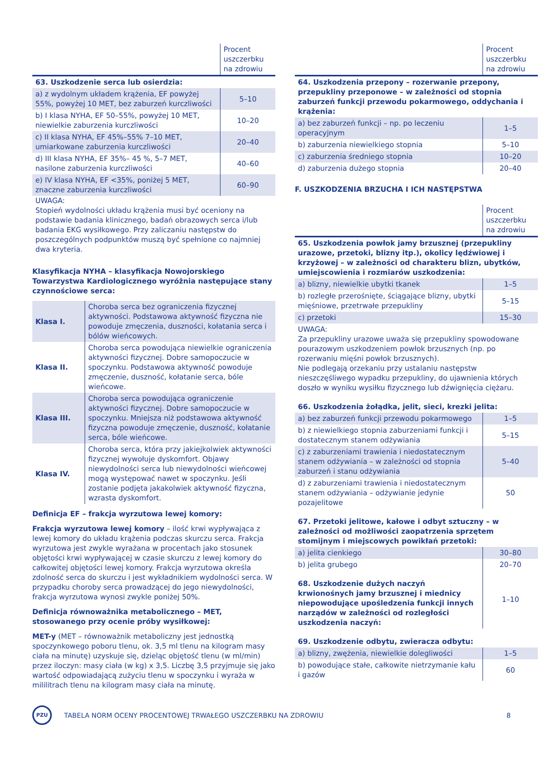| | Procent uszczerbku na zdrowiu |
| --- | --- |
| 63. Uszkodzenie serca lub osierdzia: | |
| a) z wydolnym układem krążenia, EF powyżej 55%, powyżej 10 MET, bez zaburzeń kurczliwości | 5–10 |
| b) I klasa NYHA, EF 50–55%, powyżej 10 MET, niewielkie zaburzenia kurczliwości | 10–20 |
| c) II klasa NYHA, EF 45%–55% 7–10 MET, umiarkowane zaburzenia kurczliwości | 20–40 |
| d) III klasa NYHA, EF 35%– 45 %, 5–7 MET, nasilone zaburzenia kurczliwości | 40–60 |
| e) IV klasa NYHA, EF <35%, poniżej 5 MET, znaczne zaburzenia kurczliwości | 60–90 |
UWAGA:
Stopień wydolności układu krążenia musi być oceniony na podstawie badania klinicznego, badań obrazowych serca i/lub badania EKG wysiłkowego. Przy zaliczaniu następstw do poszczególnych podpunktów muszą być spełnione co najmniej dwa kryteria.
Klasyfikacja NYHA – klasyfikacja Nowojorskiego Towarzystwa Kardiologicznego wyróżnia następujące stany czynnościowe serca:
| Klasa I. | Choroba serca bez ograniczenia fizycznej aktywności. Podstawowa aktywność fizyczna nie powoduje zmęczenia, duszności, kołatania serca i bólów wieńcowych. |
| Klasa II. | Choroba serca powodująca niewielkie ograniczenia aktywności fizycznej. Dobre samopoczucie w spoczynku. Podstawowa aktywność powoduje zmęczenie, duszność, kołatanie serca, bóle wieńcowe. |
| Klasa III. | Choroba serca powodująca ograniczenie aktywności fizycznej. Dobre samopoczucie w spoczynku. Mniejsza niż podstawowa aktywność fizyczna powoduje zmęczenie, duszność, kołatanie serca, bóle wieńcowe. |
| Klasa IV. | Choroba serca, która przy jakiejkolwiek aktywności fizycznej wywołuje dyskomfort. Objawy niewydolności serca lub niewydolności wieńcowej mogą występować nawet w spoczynku. Jeśli zostanie podjęta jakakolwiek aktywność fizyczna, wzrasta dyskomfort. |
Definicja EF – frakcja wyrzutowa lewej komory:
Frakcja wyrzutowa lewej komory – ilość krwi wypływająca z lewej komory do układu krążenia podczas skurczu serca. Frakcja wyrzutowa jest zwykle wyrażana w procentach jako stosunek objętości krwi wypływającej w czasie skurczu z lewej komory do całkowitej objętości lewej komory. Frakcja wyrzutowa określa zdolność serca do skurczu i jest wykładnikiem wydolności serca. W przypadku choroby serca prowadzącej do jego niewydolności, frakcja wyrzutowa wynosi zwykle poniżej 50%.
Definicja równoważnika metabolicznego – MET, stosowanego przy ocenie próby wysiłkowej:
MET-y (MET – równoważnik metaboliczny jest jednostką spoczynkowego poboru tlenu, ok. 3,5 ml tlenu na kilogram masy ciała na minutę) uzyskuje się, dzieląc objętość tlenu (w ml/min) przez iloczyn: masy ciała (w kg) x 3,5. Liczbę 3,5 przyjmuje się jako wartość odpowiadającą zużyciu tlenu w spoczynku i wyraża w mililitrach tlenu na kilogram masy ciała na minutę.
| | Procent uszczerbku na zdrowiu |
| --- | --- |
| 64. Uszkodzenia przepony – rozerwanie przepony, przepukliny przeponowe – w zależności od stopnia zaburzeń funkcji przewodu pokarmowego, oddychania i krążenia: | |
| a) bez zaburzeń funkcji – np. po leczeniu operacyjnym | 1–5 |
| b) zaburzenia niewielkiego stopnia | 5–10 |
| c) zaburzenia średniego stopnia | 10–20 |
| d) zaburzenia dużego stopnia | 20–40 |
F. USZKODZENIA BRZUCHA I ICH NASTĘPSTWA
| | Procent uszczerbku na zdrowiu |
| --- | --- |
| 65. Uszkodzenia powłok jamy brzusznej (przepukliny urazowe, przetoki, blizny itp.), okolicy lędźwiowej i krzyżowej – w zależności od charakteru blizn, ubytków, umiejscowienia i rozmiarów uszkodzenia: | |
| a) blizny, niewielkie ubytki tkanek | 1–5 |
| b) rozległe przerośnięte, ściągające blizny, ubytki mięśniowe, przetrwałe przepukliny | 5–15 |
| c) przetoki | 15–30 |
| UWAGA: Za przepukliny urazowe uważa się przepukliny spowodowane pourazowym uszkodzeniem powłok brzusznych (np. po rozerwaniu mięśni powłok brzusznych). Nie podlegają orzekaniu przy ustalaniu następstw nieszczęśliwego wypadku przepukliny, do ujawnienia których doszło w wyniku wysiłku fizycznego lub dźwignięcia ciężaru. | |
| 66. Uszkodzenia żołądka, jelit, sieci, krezki jelita: | |
| a) bez zaburzeń funkcji przewodu pokarmowego | 1–5 |
| b) z niewielkiego stopnia zaburzeniami funkcji i dostatecznym stanem odżywiania | 5–15 |
| c) z zaburzeniami trawienia i niedostatecznym stanem odżywiania – w zależności od stopnia zaburzeń i stanu odżywiania | 5–40 |
| d) z zaburzeniami trawienia i niedostatecznym stanem odżywiania – odżywianie jedynie pozajelitowe | 50 |
| 67. Przetoki jelitowe, kałowe i odbyt sztuczny – w zależności od możliwości zaopatrzenia sprzętem stomijnym i miejscowych powikłań przetoki: | |
| a) jelita cienkiego | 30–80 |
| b) jelita grubego | 20–70 |
| 68. Uszkodzenie dużych naczyń krwionośnych jamy brzusznej i miednicy niepowodujące upośledzenia funkcji innych narządów w zależności od rozległości uszkodzenia naczyń: | 1–10 |
| 69. Uszkodzenie odbytu, zwieracza odbytu: | |
| a) blizny, zwężenia, niewielkie dolegliwości | 1–5 |
| b) powodujące stałe, całkowite nietrzymanie kału i gazów | 60 |
PZU
TABELA NORM OCENY PROCENTOWEJ TRWAŁEGO USZCZERBKU NA ZDROWIU
8